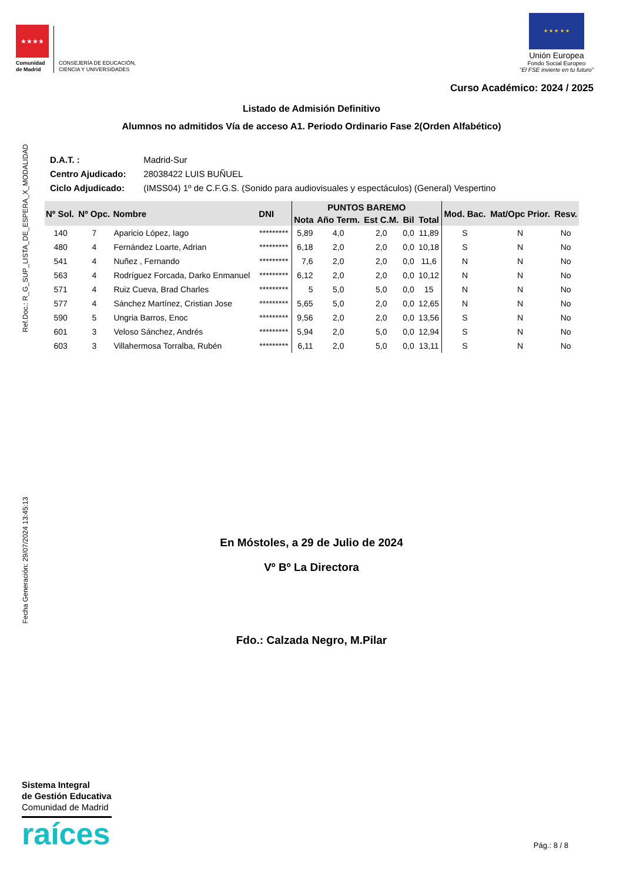★★★★
Comunidad de Madrid
CONSEJERÍA DE EDUCACIÓN,
CIENCIA Y UNIVERSIDADES
★ ★ ★ ★ ★
Unión Europea
Fondo Social Europeo
“El FSE invierte en tu futuro”
Curso Académico: 2024 / 2025
Listado de Admisión Definitivo
Alumnos no admitidos Vía de acceso A1. Periodo Ordinario Fase 2(Orden Alfabético)
D.A.T. : Madrid-Sur
Centro Ajudicado: 28038422 LUIS BUÑUEL
Ciclo Adjudicado: (IMSS04) 1º de C.F.G.S. (Sonido para audiovisuales y espectáculos) (General) Vespertino
| Nº Sol. | Nº Opc. | Nombre | DNI | PUNTOS BAREMO | | | | | Mod. Bac. | Mat/Opc Prior. | Resv. |
| --- | --- | --- | --- | --- | --- | --- | --- | --- | --- | --- | --- |
| | | | | Nota | Año Term. | Est C.M. | Bil | Total | | | |
| 140 | 7 | Aparicio López, Iago | ********* | 5,89 | 4,0 | 2,0 | 0,0 | 11,89 | S | N | No |
| 480 | 4 | Fernández Loarte, Adrian | ********* | 6,18 | 2,0 | 2,0 | 0,0 | 10,18 | S | N | No |
| 541 | 4 | Nuñez , Fernando | ********* | 7,6 | 2,0 | 2,0 | 0,0 | 11,6 | N | N | No |
| 563 | 4 | Rodríguez Forcada, Darko Enmanuel | ********* | 6,12 | 2,0 | 2,0 | 0,0 | 10,12 | N | N | No |
| 571 | 4 | Ruiz Cueva, Brad Charles | ********* | 5 | 5,0 | 5,0 | 0,0 | 15 | N | N | No |
| 577 | 4 | Sánchez Martínez, Cristian Jose | ********* | 5,65 | 5,0 | 2,0 | 0,0 | 12,65 | N | N | No |
| 590 | 5 | Ungria Barros, Enoc | ********* | 9,56 | 2,0 | 2,0 | 0,0 | 13,56 | S | N | No |
| 601 | 3 | Veloso Sánchez, Andrés | ********* | 5,94 | 2,0 | 5,0 | 0,0 | 12,94 | S | N | No |
| 603 | 3 | Villahermosa Torralba, Rubén | ********* | 6,11 | 2,0 | 5,0 | 0,0 | 13,11 | S | N | No |
Ref.Doc.: R_G_SUP_LISTA_DE_ESPERA_X_MODALIDAD
Fecha Generación: 29/07/2024 13:45:13
En Móstoles, a 29 de Julio de 2024
Vº Bº La Directora
Fdo.: Calzada Negro, M.Pilar
Sistema Integral
de Gestión Educativa
Comunidad de Madrid
raíces
Pág.: 8 / 8